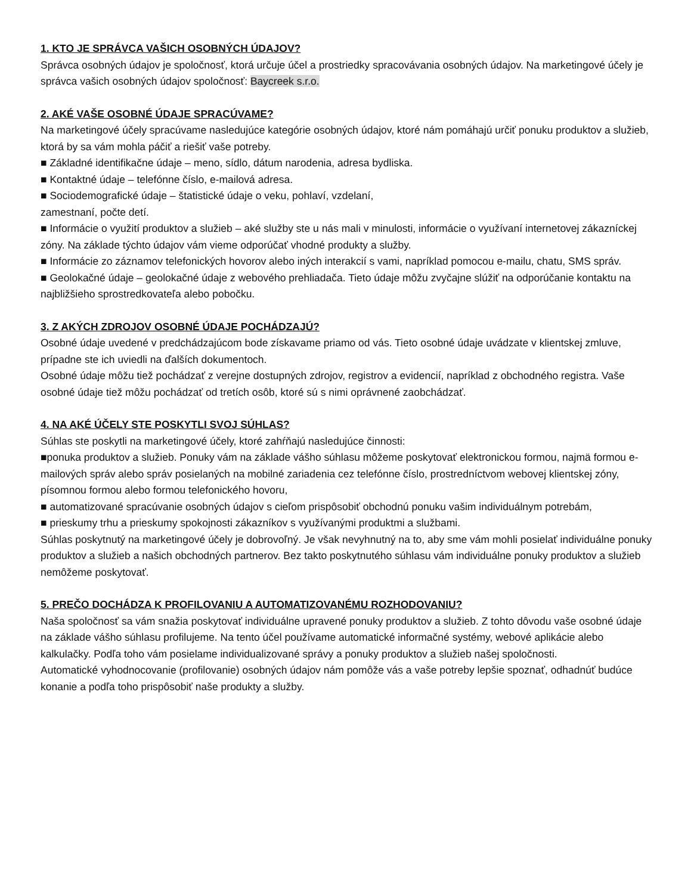1. KTO JE SPRÁVCA VAŠICH OSOBNÝCH ÚDAJOV?
Správca osobných údajov je spoločnosť, ktorá určuje účel a prostriedky spracovávania osobných údajov. Na marketingové účely je správca vašich osobných údajov spoločnosť: Baycreek s.r.o.
2. AKÉ VAŠE OSOBNÉ ÚDAJE SPRACÚVAME?
Na marketingové účely spracúvame nasledujúce kategórie osobných údajov, ktoré nám pomáhajú určiť ponuku produktov a služieb, ktorá by sa vám mohla páčiť a riešiť vaše potreby.
■ Základné identifikačne údaje – meno, sídlo, dátum narodenia, adresa bydliska.
■ Kontaktné údaje – telefónne číslo, e-mailová adresa.
■ Sociodemografické údaje – štatistické údaje o veku, pohlaví, vzdelaní,
zamestnaní, počte detí.
■ Informácie o využití produktov a služieb – aké služby ste u nás mali v minulosti, informácie o využívaní internetovej zákazníckej zóny. Na základe týchto údajov vám vieme odporúčať vhodné produkty a služby.
■ Informácie zo záznamov telefonických hovorov alebo iných interakcií s vami, napríklad pomocou e-mailu, chatu, SMS správ.
■ Geolokačné údaje – geolokačné údaje z webového prehliadača. Tieto údaje môžu zvyčajne slúžiť na odporúčanie kontaktu na najbližšieho sprostredkovateľa alebo pobočku.
3. Z AKÝCH ZDROJOV OSOBNÉ ÚDAJE POCHÁDZAJÚ?
Osobné údaje uvedené v predchádzajúcom bode získavame priamo od vás. Tieto osobné údaje uvádzate v klientskej zmluve, prípadne ste ich uviedli na ďalších dokumentoch.
Osobné údaje môžu tiež pochádzať z verejne dostupných zdrojov, registrov a evidencií, napríklad z obchodného registra. Vaše osobné údaje tiež môžu pochádzať od tretích osôb, ktoré sú s nimi oprávnené zaobchádzať.
4. NA AKÉ ÚČELY STE POSKYTLI SVOJ SÚHLAS?
Súhlas ste poskytli na marketingové účely, ktoré zahŕňajú nasledujúce činnosti:
■ponuka produktov a služieb. Ponuky vám na základe vášho súhlasu môžeme poskytovať elektronickou formou, najmä formou e-mailových správ alebo správ posielaných na mobilné zariadenia cez telefónne číslo, prostredníctvom webovej klientskej zóny, písomnou formou alebo formou telefonického hovoru,
■ automatizované spracúvanie osobných údajov s cieľom prispôsobiť obchodnú ponuku vašim individuálnym potrebám,
■ prieskumy trhu a prieskumy spokojnosti zákazníkov s využívanými produktmi a službami.
Súhlas poskytnutý na marketingové účely je dobrovoľný. Je však nevyhnutný na to, aby sme vám mohli posielať individuálne ponuky produktov a služieb a našich obchodných partnerov. Bez takto poskytnutého súhlasu vám individuálne ponuky produktov a služieb nemôžeme poskytovať.
5. PREČO DOCHÁDZA K PROFILOVANIU A AUTOMATIZOVANÉMU ROZHODOVANIU?
Naša spoločnosť sa vám snažia poskytovať individuálne upravené ponuky produktov a služieb. Z tohto dôvodu vaše osobné údaje na základe vášho súhlasu profilujeme. Na tento účel používame automatické informačné systémy, webové aplikácie alebo kalkulačky. Podľa toho vám posielame individualizované správy a ponuky produktov a služieb našej spoločnosti.
Automatické vyhodnocovanie (profilovanie) osobných údajov nám pomôže vás a vaše potreby lepšie spoznať, odhadnúť budúce konanie a podľa toho prispôsobiť naše produkty a služby.